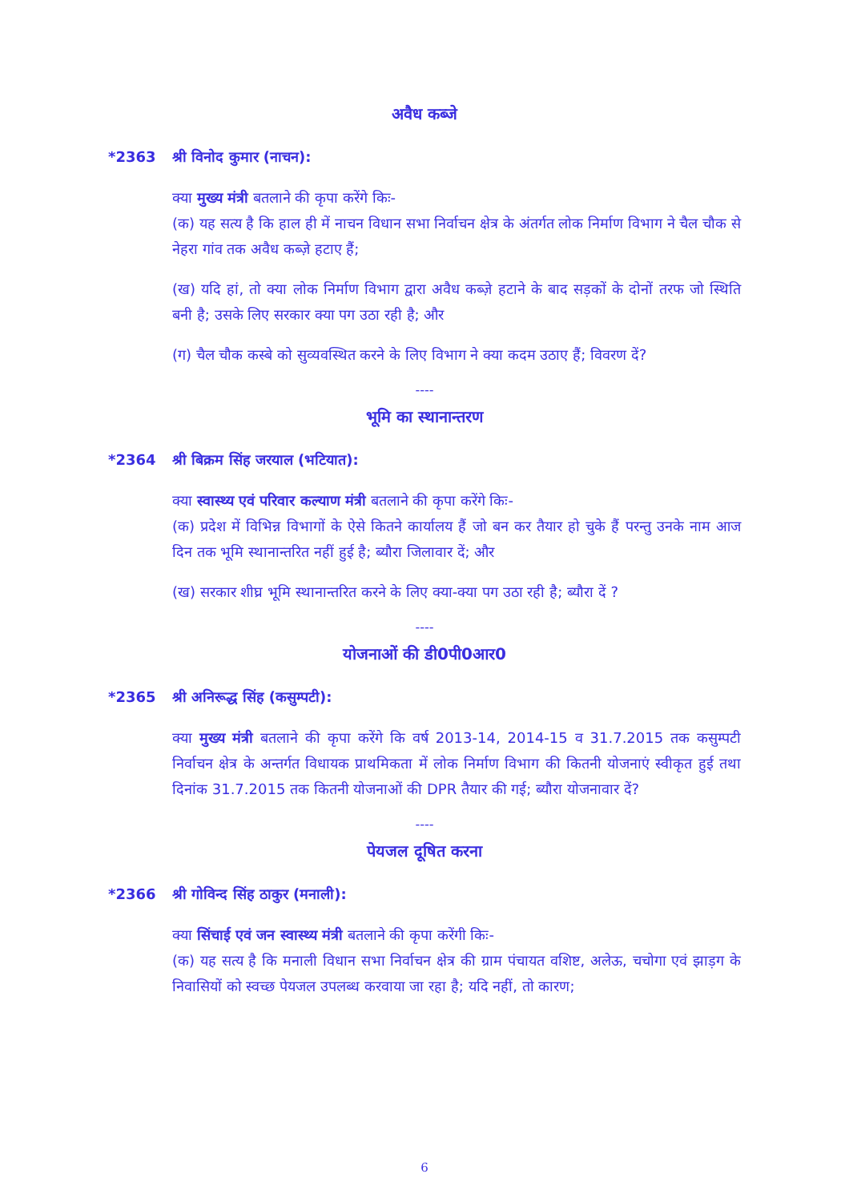अवैध कब्जे
*2363 श्री विनोद कुमार (नाचन):
क्या मुख्य मंत्री बतलाने की कृपा करेंगे किः-
(क) यह सत्य है कि हाल ही में नाचन विधान सभा निर्वाचन क्षेत्र के अंतर्गत लोक निर्माण विभाग ने चैल चौक से नेहरा गांव तक अवैध कब्ज़े हटाए हैं;
(ख) यदि हां, तो क्या लोक निर्माण विभाग द्वारा अवैध कब्ज़े हटाने के बाद सड़कों के दोनों तरफ जो स्थिति बनी है; उसके लिए सरकार क्या पग उठा रही है; और
(ग) चैल चौक कस्बे को सुव्यवस्थित करने के लिए विभाग ने क्या कदम उठाए हैं; विवरण दें?
----
भूमि का स्थानान्तरण
*2364 श्री बिक्रम सिंह जरयाल (भटियात):
क्या स्वास्थ्य एवं परिवार कल्याण मंत्री बतलाने की कृपा करेंगे किः-
(क) प्रदेश में विभिन्न विभागों के ऐसे कितने कार्यालय हैं जो बन कर तैयार हो चुके हैं परन्तु उनके नाम आज दिन तक भूमि स्थानान्तरित नहीं हुई है; ब्यौरा जिलावार दें; और
(ख) सरकार शीघ्र भूमि स्थानान्तरित करने के लिए क्या-क्या पग उठा रही है; ब्यौरा दें ?
----
योजनाओं की डी0पी0आर0
*2365 श्री अनिरूद्ध सिंह (कसुम्पटी):
क्या मुख्य मंत्री बतलाने की कृपा करेंगे कि वर्ष 2013-14, 2014-15 व 31.7.2015 तक कसुम्पटी निर्वाचन क्षेत्र के अन्तर्गत विधायक प्राथमिकता में लोक निर्माण विभाग की कितनी योजनाएं स्वीकृत हुई तथा दिनांक 31.7.2015 तक कितनी योजनाओं की DPR तैयार की गई; ब्यौरा योजनावार दें?
----
पेयजल दूषित करना
*2366 श्री गोविन्द सिंह ठाकुर (मनाली):
क्या सिंचाई एवं जन स्वास्थ्य मंत्री बतलाने की कृपा करेंगी किः-
(क) यह सत्य है कि मनाली विधान सभा निर्वाचन क्षेत्र की ग्राम पंचायत वशिष्ट, अलेऊ, चचोगा एवं झाड़ग के निवासियों को स्वच्छ पेयजल उपलब्ध करवाया जा रहा है; यदि नहीं, तो कारण;
6